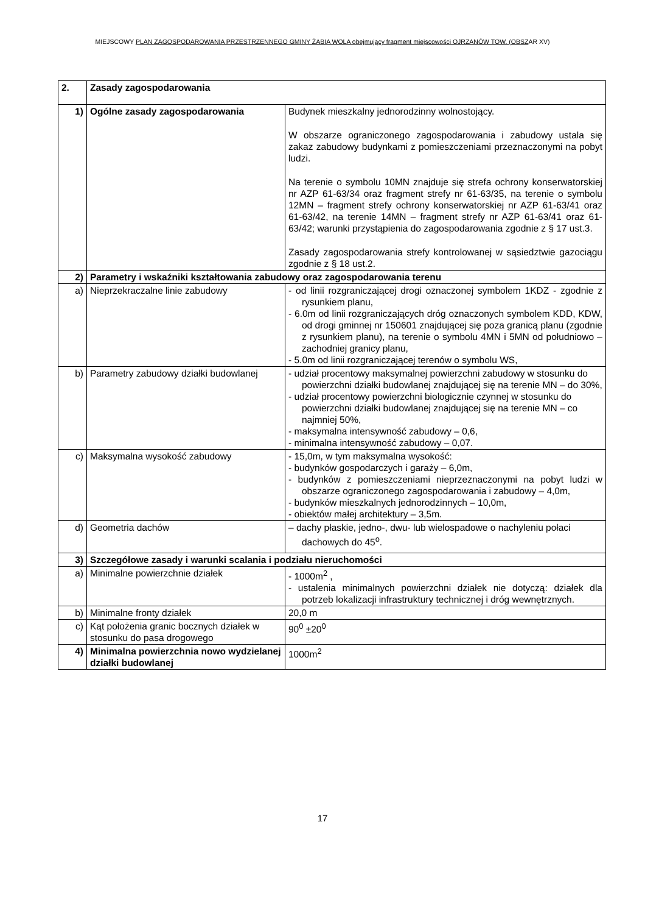MIEJSCOWY PLAN ZAGOSPODAROWANIA PRZESTRZENNEGO GMINY ŻABIA WOLA obejmujący fragment miejscowości OJRZANÓW TOW. (OBSZAR XV)
| 2. | Zasady zagospodarowania | |
| 1) | Ogólne zasady zagospodarowania | Budynek mieszkalny jednorodzinny wolnostojący. W obszarze ograniczonego zagospodarowania i zabudowy ustala się zakaz zabudowy budynkami z pomieszczeniami przeznaczonymi na pobyt ludzi. Na terenie o symbolu 10MN znajduje się strefa ochrony konserwatorskiej nr AZP 61-63/34 oraz fragment strefy nr 61-63/35, na terenie o symbolu 12MN – fragment strefy ochrony konserwatorskiej nr AZP 61-63/41 oraz 61-63/42, na terenie 14MN – fragment strefy nr AZP 61-63/41 oraz 61-63/42; warunki przystąpienia do zagospodarowania zgodnie z § 17 ust.3. Zasady zagospodarowania strefy kontrolowanej w sąsiedztwie gazociągu zgodnie z § 18 ust.2. |
| 2) | Parametry i wskaźniki kształtowania zabudowy oraz zagospodarowania terenu | |
| a) | Nieprzekraczalne linie zabudowy | - od linii rozgraniczającej drogi oznaczonej symbolem 1KDZ - zgodnie z rysunkiem planu, - 6.0m od linii rozgraniczających dróg oznaczonych symbolem KDD, KDW, od drogi gminnej nr 150601 znajdującej się poza granicą planu (zgodnie z rysunkiem planu), na terenie o symbolu 4MN i 5MN od południowo – zachodniej granicy planu, - 5.0m od linii rozgraniczającej terenów o symbolu WS, |
| b) | Parametry zabudowy działki budowlanej | - udział procentowy maksymalnej powierzchni zabudowy w stosunku do powierzchni działki budowlanej znajdującej się na terenie MN – do 30%, - udział procentowy powierzchni biologicznie czynnej w stosunku do powierzchni działki budowlanej znajdującej się na terenie MN – co najmniej 50%, - maksymalna intensywność zabudowy – 0,6, - minimalna intensywność zabudowy – 0,07. |
| c) | Maksymalna wysokość zabudowy | - 15,0m, w tym maksymalna wysokość: - budynków gospodarczych i garaży – 6,0m, - budynków z pomieszczeniami nieprzeznaczonymi na pobyt ludzi w obszarze ograniczonego zagospodarowania i zabudowy – 4,0m, - budynków mieszkalnych jednorodzinnych – 10,0m, - obiektów małej architektury – 3,5m. |
| d) | Geometria dachów | – dachy płaskie, jedno-, dwu- lub wielospadowe o nachyleniu połaci dachowych do 45<sup>o</sup>. |
| 3) | Szczegółowe zasady i warunki scalania i podziału nieruchomości | |
| a) | Minimalne powierzchnie działek | - 1000m<sup>2</sup> , - ustalenia minimalnych powierzchni działek nie dotyczą: działek dla potrzeb lokalizacji infrastruktury technicznej i dróg wewnętrznych. |
| b) | Minimalne fronty działek | 20,0 m |
| c) | Kąt położenia granic bocznych działek w stosunku do pasa drogowego | 90<sup>0</sup> ±20<sup>0</sup> |
| 4) | Minimalna powierzchnia nowo wydzielanej działki budowlanej | 1000m<sup>2</sup> |
17